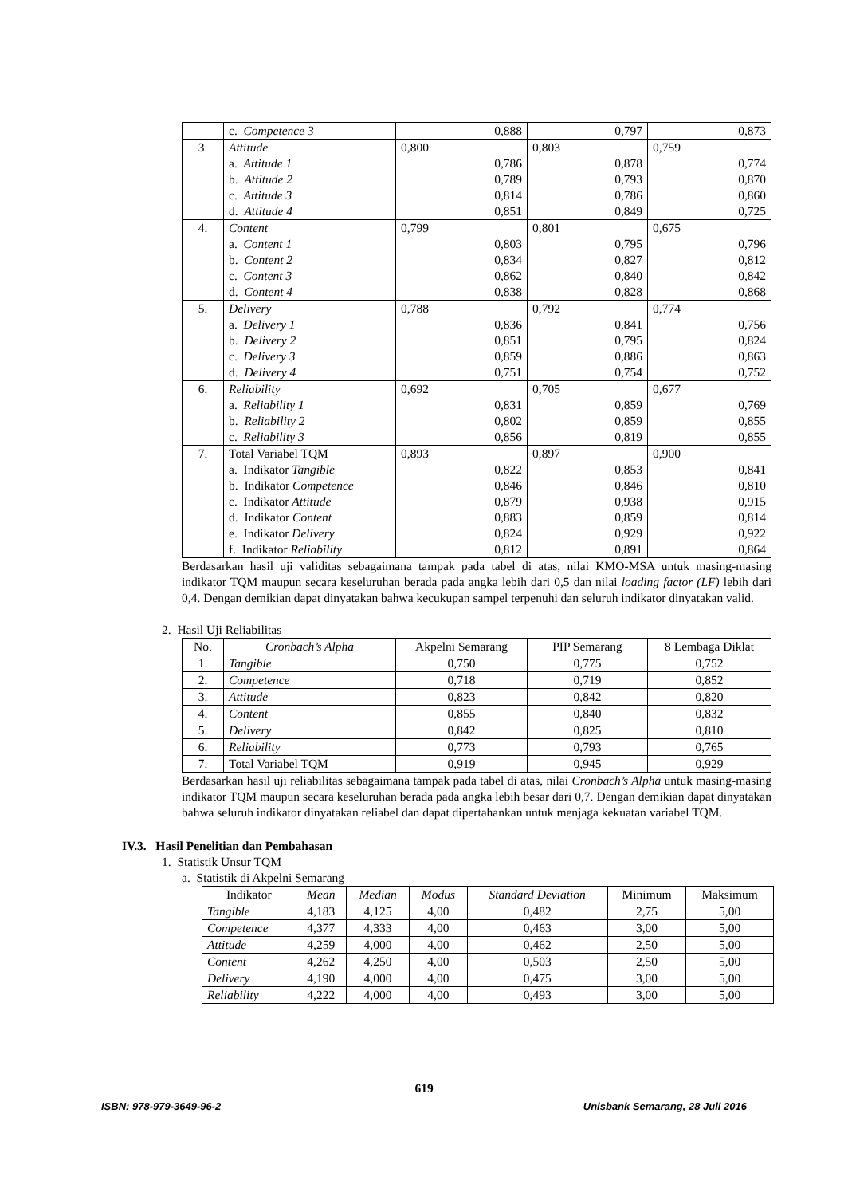| | c. Competence 3 | 0,888 | 0,797 | 0,873 |
| 3. | Attitude | 0,800 | 0,803 | 0,759 |
| | a. Attitude 1 | 0,786 | 0,878 | 0,774 |
| | b. Attitude 2 | 0,789 | 0,793 | 0,870 |
| | c. Attitude 3 | 0,814 | 0,786 | 0,860 |
| | d. Attitude 4 | 0,851 | 0,849 | 0,725 |
| 4. | Content | 0,799 | 0,801 | 0,675 |
| | a. Content 1 | 0,803 | 0,795 | 0,796 |
| | b. Content 2 | 0,834 | 0,827 | 0,812 |
| | c. Content 3 | 0,862 | 0,840 | 0,842 |
| | d. Content 4 | 0,838 | 0,828 | 0,868 |
| 5. | Delivery | 0,788 | 0,792 | 0,774 |
| | a. Delivery 1 | 0,836 | 0,841 | 0,756 |
| | b. Delivery 2 | 0,851 | 0,795 | 0,824 |
| | c. Delivery 3 | 0,859 | 0,886 | 0,863 |
| | d. Delivery 4 | 0,751 | 0,754 | 0,752 |
| 6. | Reliability | 0,692 | 0,705 | 0,677 |
| | a. Reliability 1 | 0,831 | 0,859 | 0,769 |
| | b. Reliability 2 | 0,802 | 0,859 | 0,855 |
| | c. Reliability 3 | 0,856 | 0,819 | 0,855 |
| 7. | Total Variabel TQM | 0,893 | 0,897 | 0,900 |
| | a. Indikator Tangible | 0,822 | 0,853 | 0,841 |
| | b. Indikator Competence | 0,846 | 0,846 | 0,810 |
| | c. Indikator Attitude | 0,879 | 0,938 | 0,915 |
| | d. Indikator Content | 0,883 | 0,859 | 0,814 |
| | e. Indikator Delivery | 0,824 | 0,929 | 0,922 |
| | f. Indikator Reliability | 0,812 | 0,891 | 0,864 |
Berdasarkan hasil uji validitas sebagaimana tampak pada tabel di atas, nilai KMO-MSA untuk masing-masing indikator TQM maupun secara keseluruhan berada pada angka lebih dari 0,5 dan nilai loading factor (LF) lebih dari 0,4. Dengan demikian dapat dinyatakan bahwa kecukupan sampel terpenuhi dan seluruh indikator dinyatakan valid.
2. Hasil Uji Reliabilitas
| No. | Cronbach’s Alpha | Akpelni Semarang | PIP Semarang | 8 Lembaga Diklat |
| --- | --- | --- | --- | --- |
| 1. | Tangible | 0,750 | 0,775 | 0,752 |
| 2. | Competence | 0,718 | 0,719 | 0,852 |
| 3. | Attitude | 0,823 | 0,842 | 0,820 |
| 4. | Content | 0,855 | 0,840 | 0,832 |
| 5. | Delivery | 0,842 | 0,825 | 0,810 |
| 6. | Reliability | 0,773 | 0,793 | 0,765 |
| 7. | Total Variabel TQM | 0,919 | 0,945 | 0,929 |
Berdasarkan hasil uji reliabilitas sebagaimana tampak pada tabel di atas, nilai Cronbach’s Alpha untuk masing-masing indikator TQM maupun secara keseluruhan berada pada angka lebih besar dari 0,7. Dengan demikian dapat dinyatakan bahwa seluruh indikator dinyatakan reliabel dan dapat dipertahankan untuk menjaga kekuatan variabel TQM.
IV.3. Hasil Penelitian dan Pembahasan
1. Statistik Unsur TQM
a. Statistik di Akpelni Semarang
| Indikator | Mean | Median | Modus | Standard Deviation | Minimum | Maksimum |
| --- | --- | --- | --- | --- | --- | --- |
| Tangible | 4,183 | 4,125 | 4,00 | 0,482 | 2,75 | 5,00 |
| Competence | 4,377 | 4,333 | 4,00 | 0,463 | 3,00 | 5,00 |
| Attitude | 4,259 | 4,000 | 4,00 | 0,462 | 2,50 | 5,00 |
| Content | 4,262 | 4,250 | 4,00 | 0,503 | 2,50 | 5,00 |
| Delivery | 4,190 | 4,000 | 4,00 | 0,475 | 3,00 | 5,00 |
| Reliability | 4,222 | 4,000 | 4,00 | 0,493 | 3,00 | 5,00 |
619
ISBN: 978-979-3649-96-2 Unisbank Semarang, 28 Juli 2016